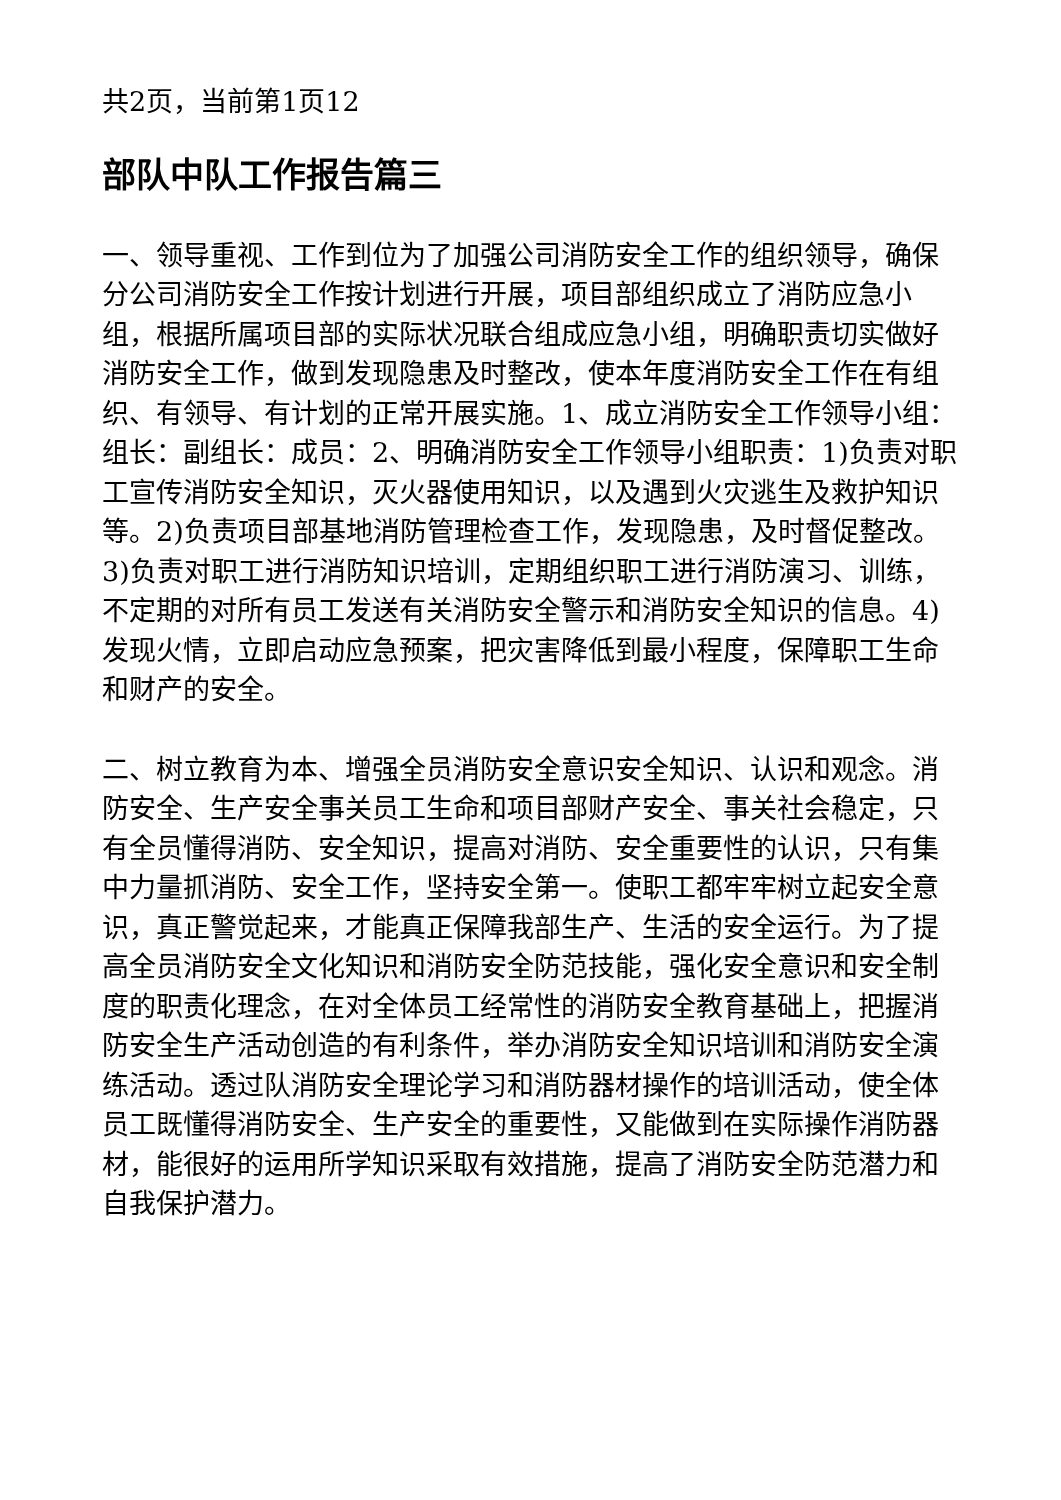共2页，当前第1页12
部队中队工作报告篇三
一、领导重视、工作到位为了加强公司消防安全工作的组织领导，确保分公司消防安全工作按计划进行开展，项目部组织成立了消防应急小组，根据所属项目部的实际状况联合组成应急小组，明确职责切实做好消防安全工作，做到发现隐患及时整改，使本年度消防安全工作在有组织、有领导、有计划的正常开展实施。1、成立消防安全工作领导小组：组长：副组长：成员：2、明确消防安全工作领导小组职责：1)负责对职工宣传消防安全知识，灭火器使用知识，以及遇到火灾逃生及救护知识等。2)负责项目部基地消防管理检查工作，发现隐患，及时督促整改。3)负责对职工进行消防知识培训，定期组织职工进行消防演习、训练，不定期的对所有员工发送有关消防安全警示和消防安全知识的信息。4)发现火情，立即启动应急预案，把灾害降低到最小程度，保障职工生命和财产的安全。
二、树立教育为本、增强全员消防安全意识安全知识、认识和观念。消防安全、生产安全事关员工生命和项目部财产安全、事关社会稳定，只有全员懂得消防、安全知识，提高对消防、安全重要性的认识，只有集中力量抓消防、安全工作，坚持安全第一。使职工都牢牢树立起安全意识，真正警觉起来，才能真正保障我部生产、生活的安全运行。为了提高全员消防安全文化知识和消防安全防范技能，强化安全意识和安全制度的职责化理念，在对全体员工经常性的消防安全教育基础上，把握消防安全生产活动创造的有利条件，举办消防安全知识培训和消防安全演练活动。透过队消防安全理论学习和消防器材操作的培训活动，使全体员工既懂得消防安全、生产安全的重要性，又能做到在实际操作消防器材，能很好的运用所学知识采取有效措施，提高了消防安全防范潜力和自我保护潜力。